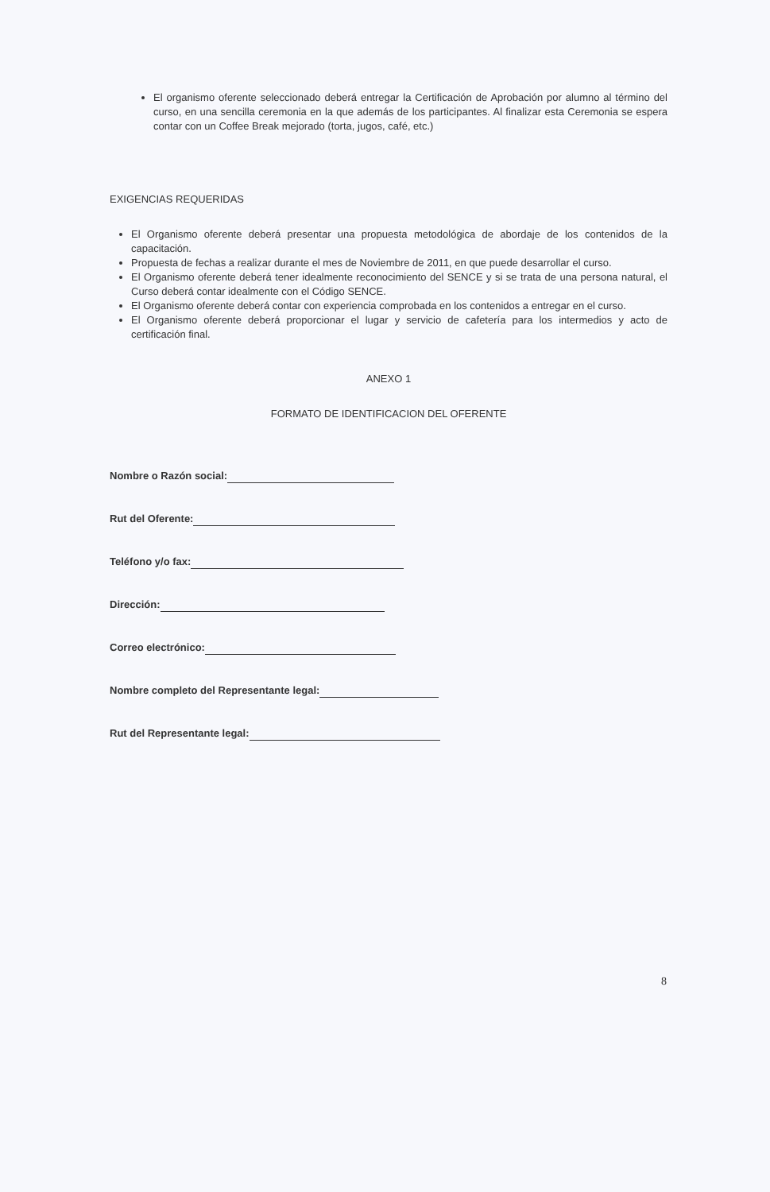El organismo oferente seleccionado deberá entregar la Certificación de Aprobación por alumno al término del curso, en una sencilla ceremonia en la que además de los participantes. Al finalizar esta Ceremonia se espera contar con un Coffee Break mejorado (torta, jugos, café, etc.)
EXIGENCIAS REQUERIDAS
El Organismo oferente deberá presentar una propuesta metodológica de abordaje de los contenidos de la capacitación.
Propuesta de fechas a realizar durante el mes de Noviembre de 2011, en que puede desarrollar el curso.
El Organismo oferente deberá tener idealmente reconocimiento del SENCE y si se trata de una persona natural, el Curso deberá contar idealmente con el Código SENCE.
El Organismo oferente deberá contar con experiencia comprobada en los contenidos a entregar en el curso.
El Organismo oferente deberá proporcionar el lugar y servicio de cafetería para los intermedios y acto de certificación final.
ANEXO 1
FORMATO DE IDENTIFICACION DEL OFERENTE
Nombre o Razón social:
Rut del Oferente:
Teléfono y/o fax:
Dirección:
Correo electrónico:
Nombre completo del Representante legal:
Rut del Representante legal:
8